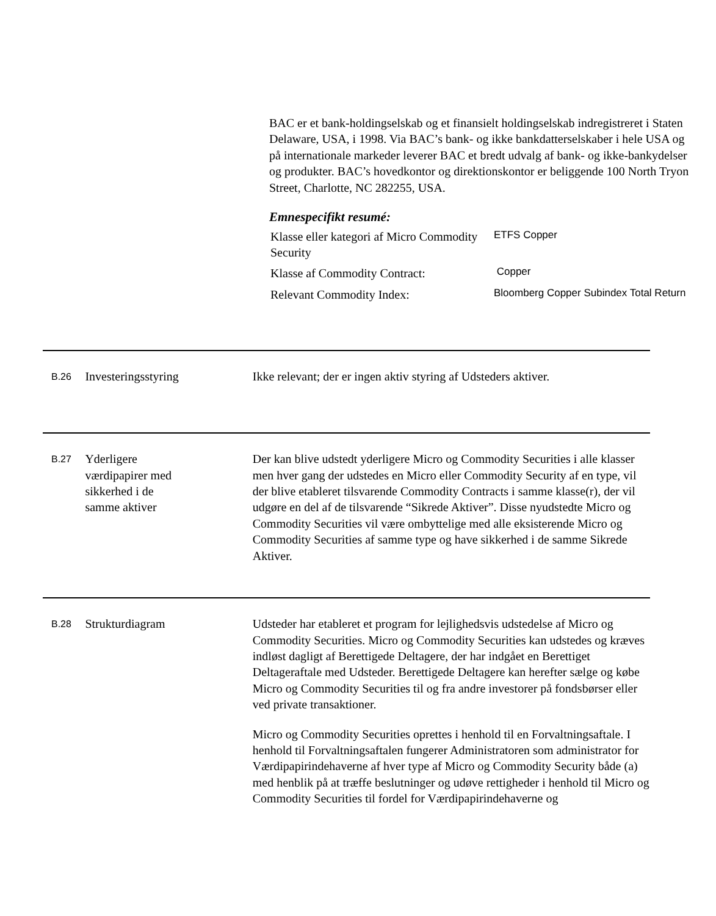BAC er et bank-holdingselskab og et finansielt holdingselskab indregistreret i Staten Delaware, USA, i 1998. Via BAC’s bank- og ikke bankdatterselskaber i hele USA og på internationale markeder leverer BAC et bredt udvalg af bank- og ikke-bankydelser og produkter. BAC’s hovedkontor og direktionskontor er beliggende 100 North Tryon Street, Charlotte, NC 282255, USA.
Emnespecifikt resumé:
| Klasse eller kategori af Micro Commodity Security | ETFS Copper |
| Klasse af Commodity Contract: | Copper |
| Relevant Commodity Index: | Bloomberg Copper Subindex Total Return |
B.26
Investeringsstyring Ikke relevant; der er ingen aktiv styring af Udsteders aktiver.
B.27
Yderligere
værdipapirer med
sikkerhed i de
samme aktiver
Der kan blive udstedt yderligere Micro og Commodity Securities i alle klasser men hver gang der udstedes en Micro eller Commodity Security af en type, vil der blive etableret tilsvarende Commodity Contracts i samme klasse(r), der vil udgøre en del af de tilsvarende “Sikrede Aktiver”. Disse nyudstedte Micro og Commodity Securities vil være ombyttelige med alle eksisterende Micro og Commodity Securities af samme type og have sikkerhed i de samme Sikrede Aktiver.
B.28
Strukturdiagram Udsteder har etableret et program for lejlighedsvis udstedelse af Micro og Commodity Securities. Micro og Commodity Securities kan udstedes og kræves indløst dagligt af Berettigede Deltagere, der har indgået en Berettiget Deltageraftale med Udsteder. Berettigede Deltagere kan herefter sælge og købe Micro og Commodity Securities til og fra andre investorer på fondsbørser eller ved private transaktioner.
Micro og Commodity Securities oprettes i henhold til en Forvaltningsaftale. I henhold til Forvaltningsaftalen fungerer Administratoren som administrator for Værdipapirindehaverne af hver type af Micro og Commodity Security både (a) med henblik på at træffe beslutninger og udøve rettigheder i henhold til Micro og Commodity Securities til fordel for Værdipapirindehaverne og